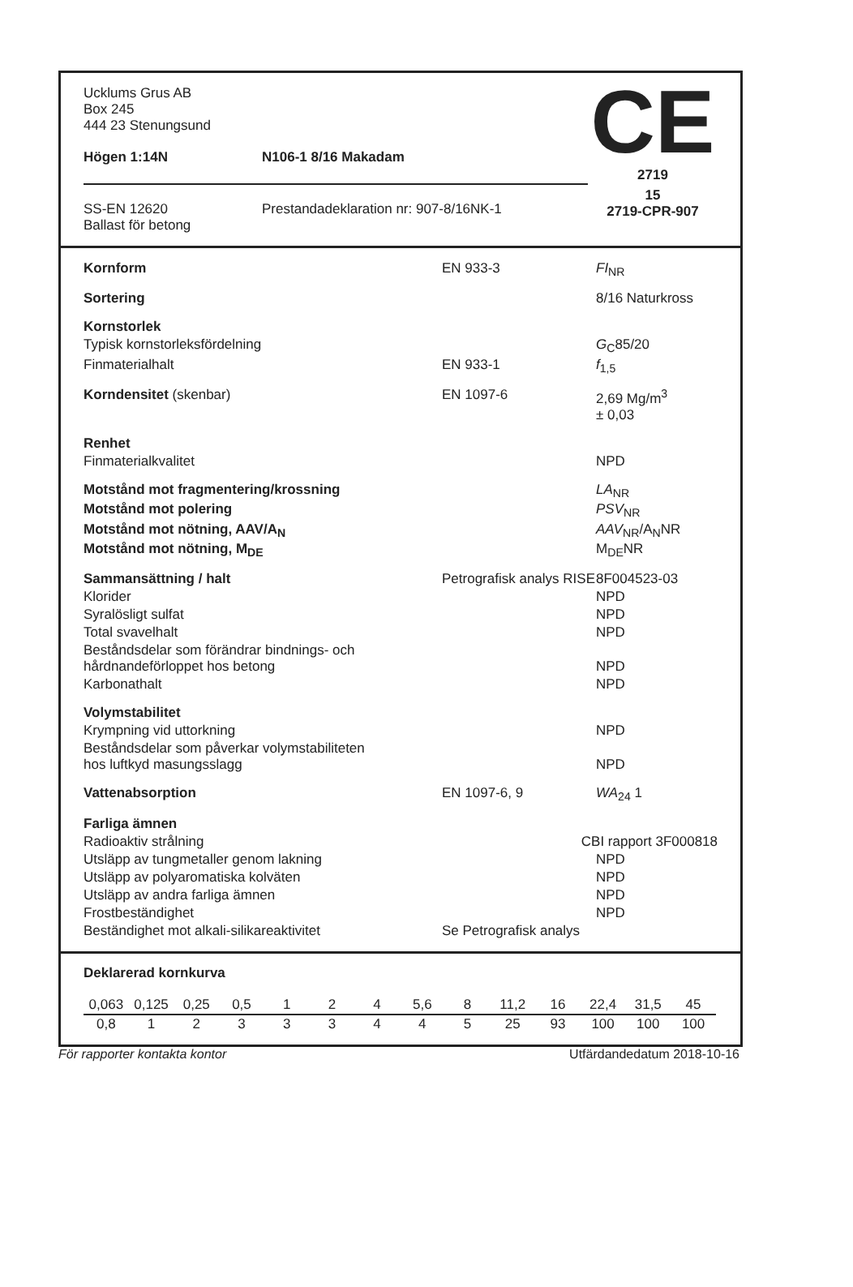| Ucklums Grus AB Box 245 444 23 Stenungsund | | CE |
| Högen 1:14N | N106-1 8/16 Makadam | |
| | | 2719 |
| SS-EN 12620 Ballast för betong | Prestandadeklaration nr: 907-8/16NK-1 | 15 2719-CPR-907 |
| Kornform | EN 933-3 | FI<sub>NR</sub> |
| Sortering | | 8/16 Naturkross |
| Kornstorlek | | |
| Typisk kornstorleksfördelning | | G<sub>C</sub>85/20 |
| Finmaterialhalt | EN 933-1 | f<sub>1,5</sub> |
| Korndensitet (skenbar) | EN 1097-6 | 2,69 Mg/m<sup>3</sup> ± 0,03 |
| Renhet | | |
| Finmaterialkvalitet | | NPD |
| Motstånd mot fragmentering/krossning | | LA<sub>NR</sub> |
| Motstånd mot polering | | PSV<sub>NR</sub> |
| Motstånd mot nötning, AAV/A<sub>N</sub> | | AAV<sub>NR</sub>/A<sub>N</sub>NR |
| Motstånd mot nötning, M<sub>DE</sub> | | M<sub>DE</sub>NR |
| Sammansättning / halt | Petrografisk analys RISE | 8F004523-03 |
| Klorider | | NPD |
| Syralösligt sulfat | | NPD |
| Total svavelhalt | | NPD |
| Beståndsdelar som förändrar bindnings- och hårdnandeförloppet hos betong | | NPD |
| Karbonathalt | | NPD |
| Volymstabilitet | | |
| Krympning vid uttorkning | | NPD |
| Beståndsdelar som påverkar volymstabiliteten hos luftkyd masungsslagg | | NPD |
| Vattenabsorption | EN 1097-6, 9 | WA<sub>24</sub> 1 |
| Farliga ämnen | | |
| Radioaktiv strålning | CBI rapport 3F000818 | |
| Utsläpp av tungmetaller genom lakning | | NPD |
| Utsläpp av polyaromatiska kolväten | | NPD |
| Utsläpp av andra farliga ämnen | | NPD |
| Frostbeständighet | | NPD |
| Beständighet mot alkali-silikareaktivitet | Se Petrografisk analys | |
Deklarerad kornkurva
| 0,063 | 0,125 | 0,25 | 0,5 | 1 | 2 | 4 | 5,6 | 8 | 11,2 | 16 | 22,4 | 31,5 | 45 |
| 0,8 | 1 | 2 | 3 | 3 | 3 | 4 | 4 | 5 | 25 | 93 | 100 | 100 | 100 |
För rapporter kontakta kontor Utfärdandedatum 2018-10-16